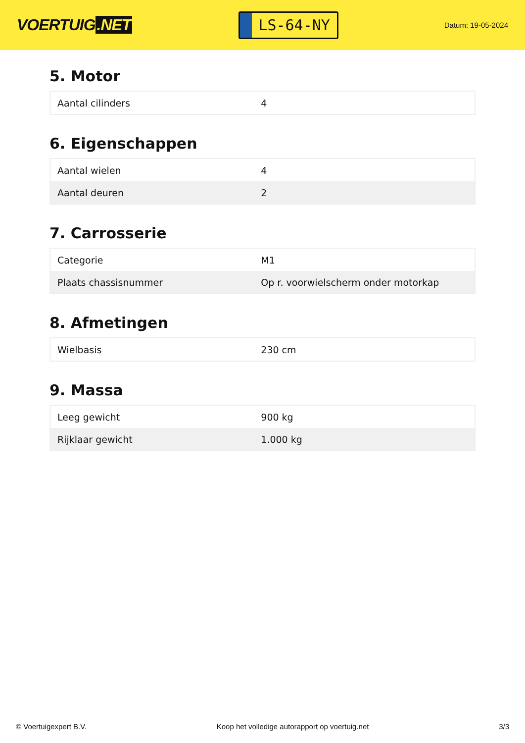VOERTUIG.NET
LS-64-NY
Datum: 19-05-2024
5. Motor
| Aantal cilinders | 4 |
6. Eigenschappen
| Aantal wielen | 4 |
| Aantal deuren | 2 |
7. Carrosserie
| Categorie | M1 |
| Plaats chassisnummer | Op r. voorwielscherm onder motorkap |
8. Afmetingen
| Wielbasis | 230 cm |
9. Massa
| Leeg gewicht | 900 kg |
| Rijklaar gewicht | 1.000 kg |
© Voertuigexpert B.V. Koop het volledige autorapport op voertuig.net 3/3